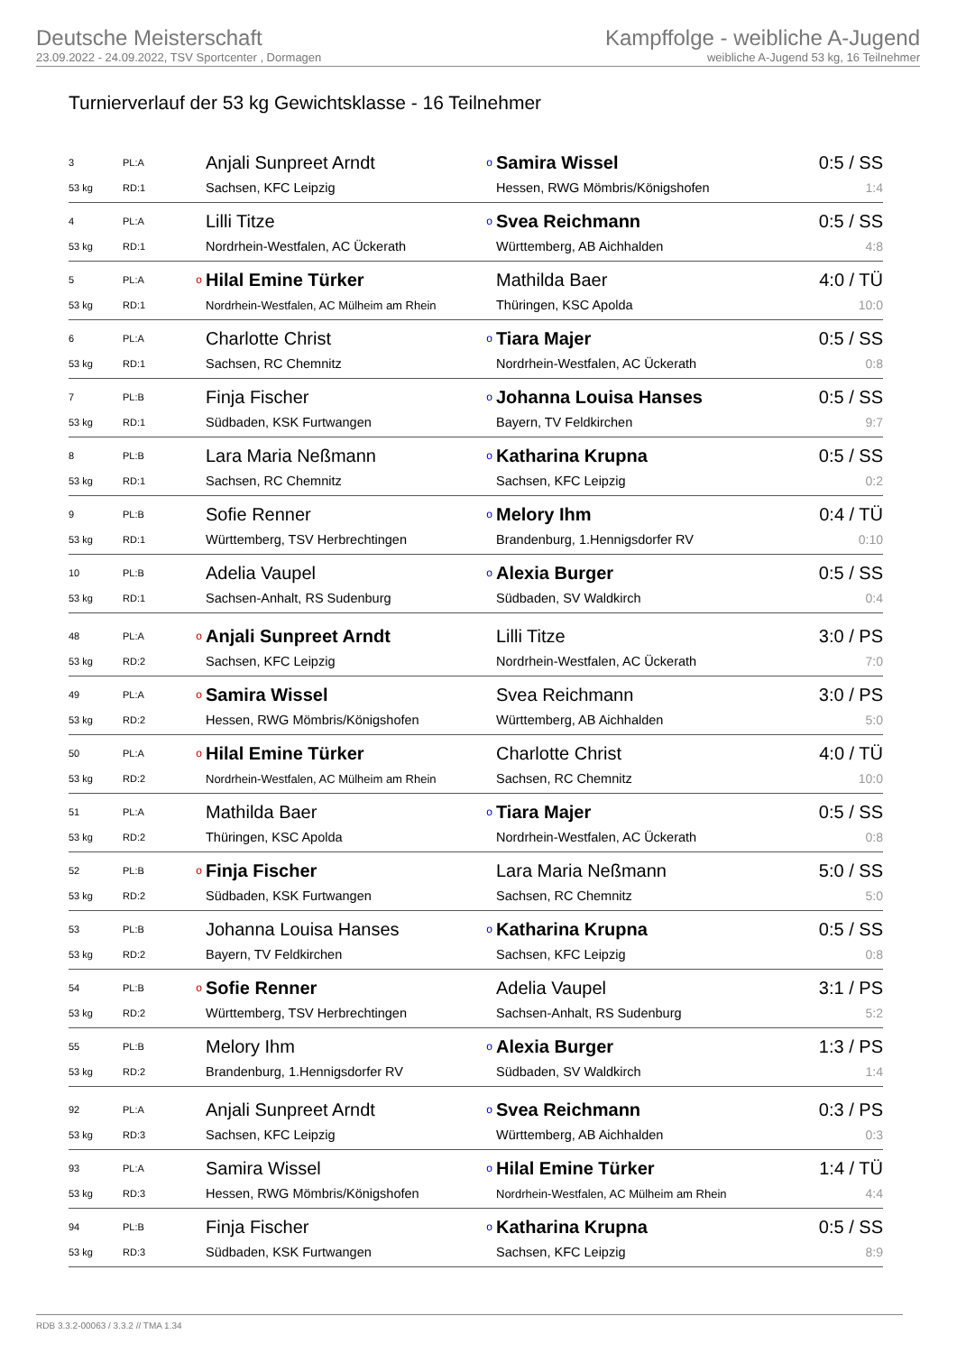Deutsche Meisterschaft
23.09.2022 - 24.09.2022, TSV Sportcenter , Dormagen
Kampffolge - weibliche A-Jugend
weibliche A-Jugend 53 kg, 16 Teilnehmer
Turnierverlauf der 53 kg Gewichtsklasse - 16 Teilnehmer
| 3 | PL:A | | Anjali Sunpreet Arndt | o | Samira Wissel | 0:5 / SS |
| 53 kg | RD:1 | | Sachsen, KFC Leipzig | | Hessen, RWG Mömbris/Königshofen | 1:4 |
| 4 | PL:A | | Lilli Titze | o | Svea Reichmann | 0:5 / SS |
| 53 kg | RD:1 | | Nordrhein-Westfalen, AC Ückerath | | Württemberg, AB Aichhalden | 4:8 |
| 5 | PL:A | o | Hilal Emine Türker | | Mathilda Baer | 4:0 / TÜ |
| 53 kg | RD:1 | | Nordrhein-Westfalen, AC Mülheim am Rhein | | Thüringen, KSC Apolda | 10:0 |
| 6 | PL:A | | Charlotte Christ | o | Tiara Majer | 0:5 / SS |
| 53 kg | RD:1 | | Sachsen, RC Chemnitz | | Nordrhein-Westfalen, AC Ückerath | 0:8 |
| 7 | PL:B | | Finja Fischer | o | Johanna Louisa Hanses | 0:5 / SS |
| 53 kg | RD:1 | | Südbaden, KSK Furtwangen | | Bayern, TV Feldkirchen | 9:7 |
| 8 | PL:B | | Lara Maria Neßmann | o | Katharina Krupna | 0:5 / SS |
| 53 kg | RD:1 | | Sachsen, RC Chemnitz | | Sachsen, KFC Leipzig | 0:2 |
| 9 | PL:B | | Sofie Renner | o | Melory Ihm | 0:4 / TÜ |
| 53 kg | RD:1 | | Württemberg, TSV Herbrechtingen | | Brandenburg, 1.Hennigsdorfer RV | 0:10 |
| 10 | PL:B | | Adelia Vaupel | o | Alexia Burger | 0:5 / SS |
| 53 kg | RD:1 | | Sachsen-Anhalt, RS Sudenburg | | Südbaden, SV Waldkirch | 0:4 |
| 48 | PL:A | o | Anjali Sunpreet Arndt | | Lilli Titze | 3:0 / PS |
| 53 kg | RD:2 | | Sachsen, KFC Leipzig | | Nordrhein-Westfalen, AC Ückerath | 7:0 |
| 49 | PL:A | o | Samira Wissel | | Svea Reichmann | 3:0 / PS |
| 53 kg | RD:2 | | Hessen, RWG Mömbris/Königshofen | | Württemberg, AB Aichhalden | 5:0 |
| 50 | PL:A | o | Hilal Emine Türker | | Charlotte Christ | 4:0 / TÜ |
| 53 kg | RD:2 | | Nordrhein-Westfalen, AC Mülheim am Rhein | | Sachsen, RC Chemnitz | 10:0 |
| 51 | PL:A | | Mathilda Baer | o | Tiara Majer | 0:5 / SS |
| 53 kg | RD:2 | | Thüringen, KSC Apolda | | Nordrhein-Westfalen, AC Ückerath | 0:8 |
| 52 | PL:B | o | Finja Fischer | | Lara Maria Neßmann | 5:0 / SS |
| 53 kg | RD:2 | | Südbaden, KSK Furtwangen | | Sachsen, RC Chemnitz | 5:0 |
| 53 | PL:B | | Johanna Louisa Hanses | o | Katharina Krupna | 0:5 / SS |
| 53 kg | RD:2 | | Bayern, TV Feldkirchen | | Sachsen, KFC Leipzig | 0:8 |
| 54 | PL:B | o | Sofie Renner | | Adelia Vaupel | 3:1 / PS |
| 53 kg | RD:2 | | Württemberg, TSV Herbrechtingen | | Sachsen-Anhalt, RS Sudenburg | 5:2 |
| 55 | PL:B | | Melory Ihm | o | Alexia Burger | 1:3 / PS |
| 53 kg | RD:2 | | Brandenburg, 1.Hennigsdorfer RV | | Südbaden, SV Waldkirch | 1:4 |
| 92 | PL:A | | Anjali Sunpreet Arndt | o | Svea Reichmann | 0:3 / PS |
| 53 kg | RD:3 | | Sachsen, KFC Leipzig | | Württemberg, AB Aichhalden | 0:3 |
| 93 | PL:A | | Samira Wissel | o | Hilal Emine Türker | 1:4 / TÜ |
| 53 kg | RD:3 | | Hessen, RWG Mömbris/Königshofen | | Nordrhein-Westfalen, AC Mülheim am Rhein | 4:4 |
| 94 | PL:B | | Finja Fischer | o | Katharina Krupna | 0:5 / SS |
| 53 kg | RD:3 | | Südbaden, KSK Furtwangen | | Sachsen, KFC Leipzig | 8:9 |
RDB 3.3.2-00063 / 3.3.2 // TMA 1.34